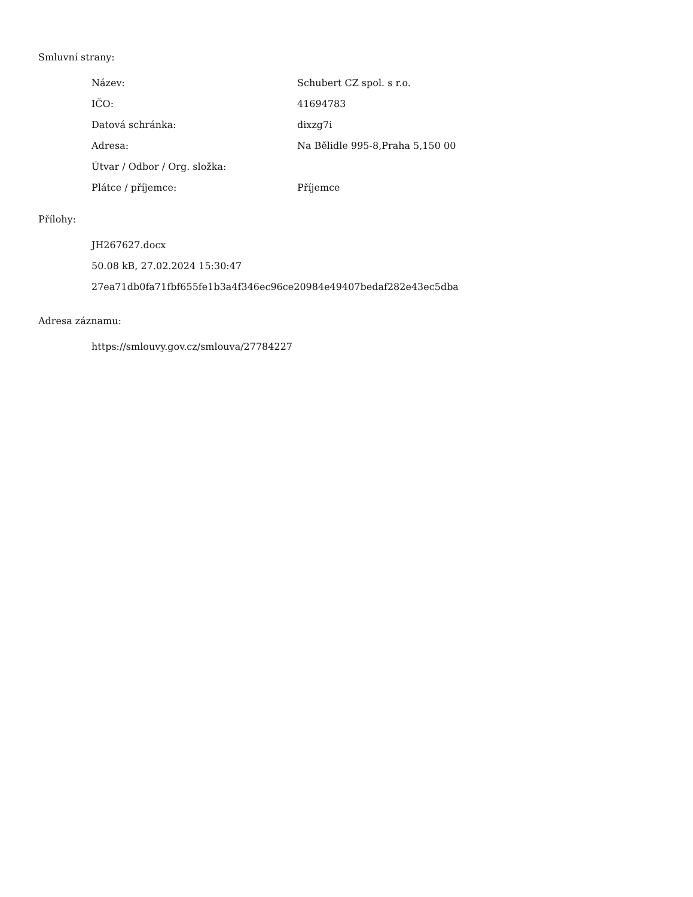Smluvní strany:
| Název: | Schubert CZ spol. s r.o. |
| IČO: | 41694783 |
| Datová schránka: | dixzg7i |
| Adresa: | Na Bělidle 995-8,Praha 5,150 00 |
| Útvar / Odbor / Org. složka: | |
| Plátce / příjemce: | Příjemce |
Přílohy:
JH267627.docx
50.08 kB, 27.02.2024 15:30:47
27ea71db0fa71fbf655fe1b3a4f346ec96ce20984e49407bedaf282e43ec5dba
Adresa záznamu:
https://smlouvy.gov.cz/smlouva/27784227